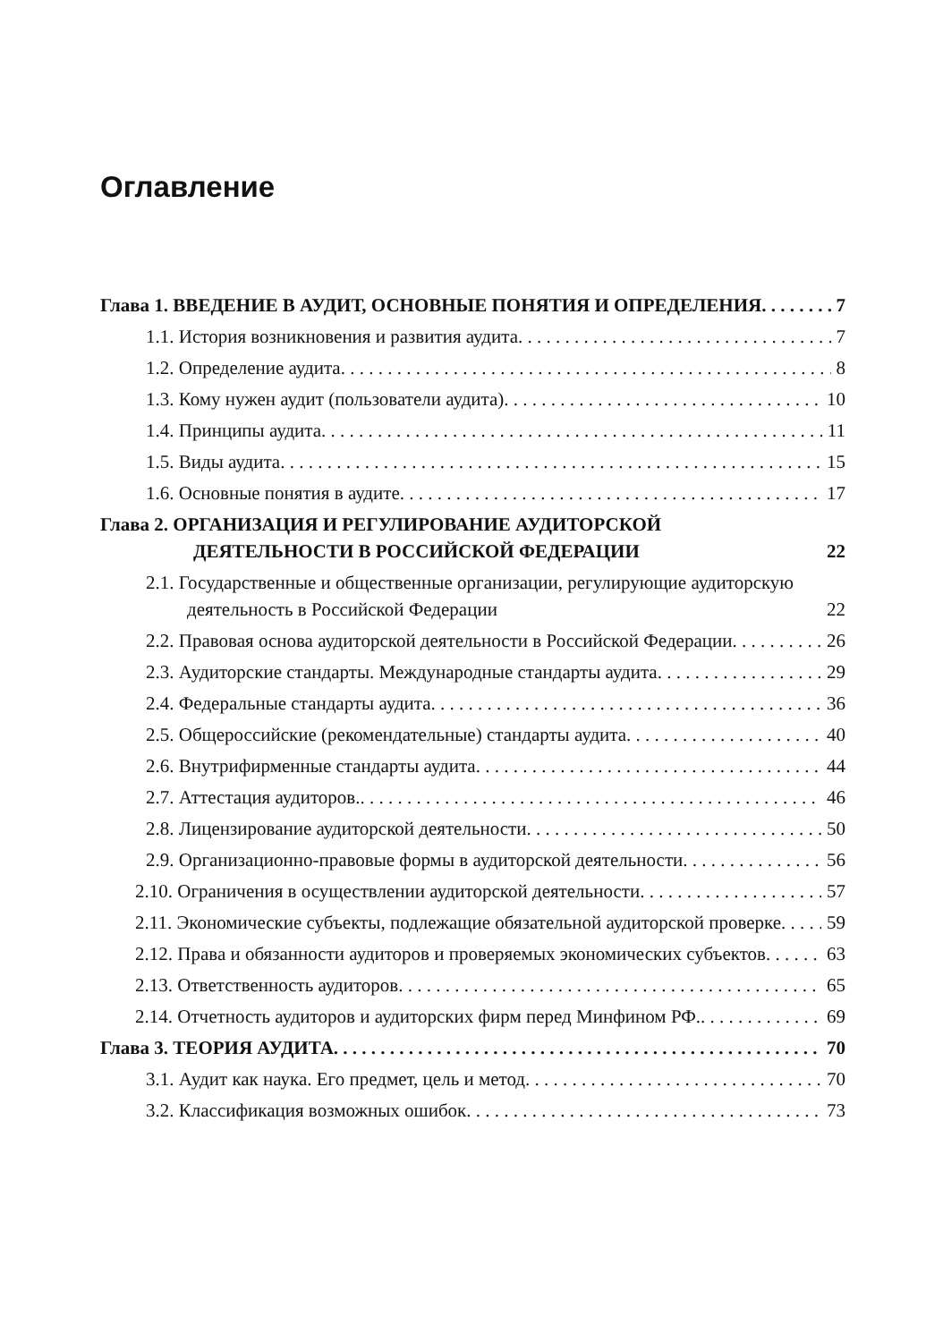Оглавление
Глава 1. ВВЕДЕНИЕ В АУДИТ, ОСНОВНЫЕ ПОНЯТИЯ И ОПРЕДЕЛЕНИЯ 7
1.1. История возникновения и развития аудита 7
1.2. Определение аудита 8
1.3. Кому нужен аудит (пользователи аудита) 10
1.4. Принципы аудита 11
1.5. Виды аудита 15
1.6. Основные понятия в аудите 17
Глава 2. ОРГАНИЗАЦИЯ И РЕГУЛИРОВАНИЕ АУДИТОРСКОЙ ДЕЯТЕЛЬНОСТИ В РОССИЙСКОЙ ФЕДЕРАЦИИ 22
2.1. Государственные и общественные организации, регулирующие аудиторскую деятельность в Российской Федерации 22
2.2. Правовая основа аудиторской деятельности в Российской Федерации 26
2.3. Аудиторские стандарты. Международные стандарты аудита 29
2.4. Федеральные стандарты аудита 36
2.5. Общероссийские (рекомендательные) стандарты аудита 40
2.6. Внутрифирменные стандарты аудита 44
2.7. Аттестация аудиторов. 46
2.8. Лицензирование аудиторской деятельности 50
2.9. Организационно-правовые формы в аудиторской деятельности 56
2.10. Ограничения в осуществлении аудиторской деятельности 57
2.11. Экономические субъекты, подлежащие обязательной аудиторской проверке 59
2.12. Права и обязанности аудиторов и проверяемых экономических субъектов 63
2.13. Ответственность аудиторов 65
2.14. Отчетность аудиторов и аудиторских фирм перед Минфином РФ. 69
Глава 3. ТЕОРИЯ АУДИТА 70
3.1. Аудит как наука. Его предмет, цель и метод 70
3.2. Классификация возможных ошибок 73